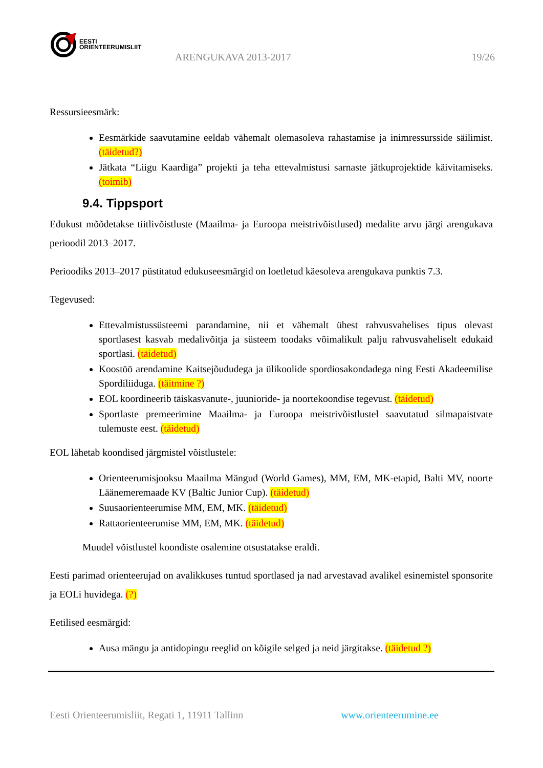EESTI
ORIENTEERUMISLIIT
ARENGUKAVA 2013-2017 19/26
Ressursieesmärk:
Eesmärkide saavutamine eeldab vähemalt olemasoleva rahastamise ja inimressursside säilimist. (täidetud?)
Jätkata “Liigu Kaardiga” projekti ja teha ettevalmistusi sarnaste jätkuprojektide käivitamiseks. (toimib)
9.4. Tippsport
Edukust mõõdetakse tiitlivõistluste (Maailma- ja Euroopa meistrivõistlused) medalite arvu järgi arengukava perioodil 2013–2017.
Perioodiks 2013–2017 püstitatud edukuseesmärgid on loetletud käesoleva arengukava punktis 7.3.
Tegevused:
Ettevalmistussüsteemi parandamine, nii et vähemalt ühest rahvusvahelises tipus olevast sportlasest kasvab medalivõitja ja süsteem toodaks võimalikult palju rahvusvaheliselt edukaid sportlasi. (täidetud)
Koostöö arendamine Kaitsejõududega ja ülikoolide spordiosakondadega ning Eesti Akadeemilise Spordiliiduga. (täitmine ?)
EOL koordineerib täiskasvanute-, juunioride- ja noortekoondise tegevust. (täidetud)
Sportlaste premeerimine Maailma- ja Euroopa meistrivõistlustel saavutatud silmapaistvate tulemuste eest. (täidetud)
EOL lähetab koondised järgmistel võistlustele:
Orienteerumisjooksu Maailma Mängud (World Games), MM, EM, MK-etapid, Balti MV, noorte Läänemeremaade KV (Baltic Junior Cup). (täidetud)
Suusaorienteerumise MM, EM, MK. (täidetud)
Rattaorienteerumise MM, EM, MK. (täidetud)
Muudel võistlustel koondiste osalemine otsustatakse eraldi.
Eesti parimad orienteerujad on avalikkuses tuntud sportlased ja nad arvestavad avalikel esinemistel sponsorite ja EOLi huvidega. (?)
Eetilised eesmärgid:
Ausa mängu ja antidopingu reeglid on kõigile selged ja neid järgitakse. (täidetud ?)
Eesti Orienteerumisliit, Regati 1, 11911 Tallinn www.orienteerumine.ee